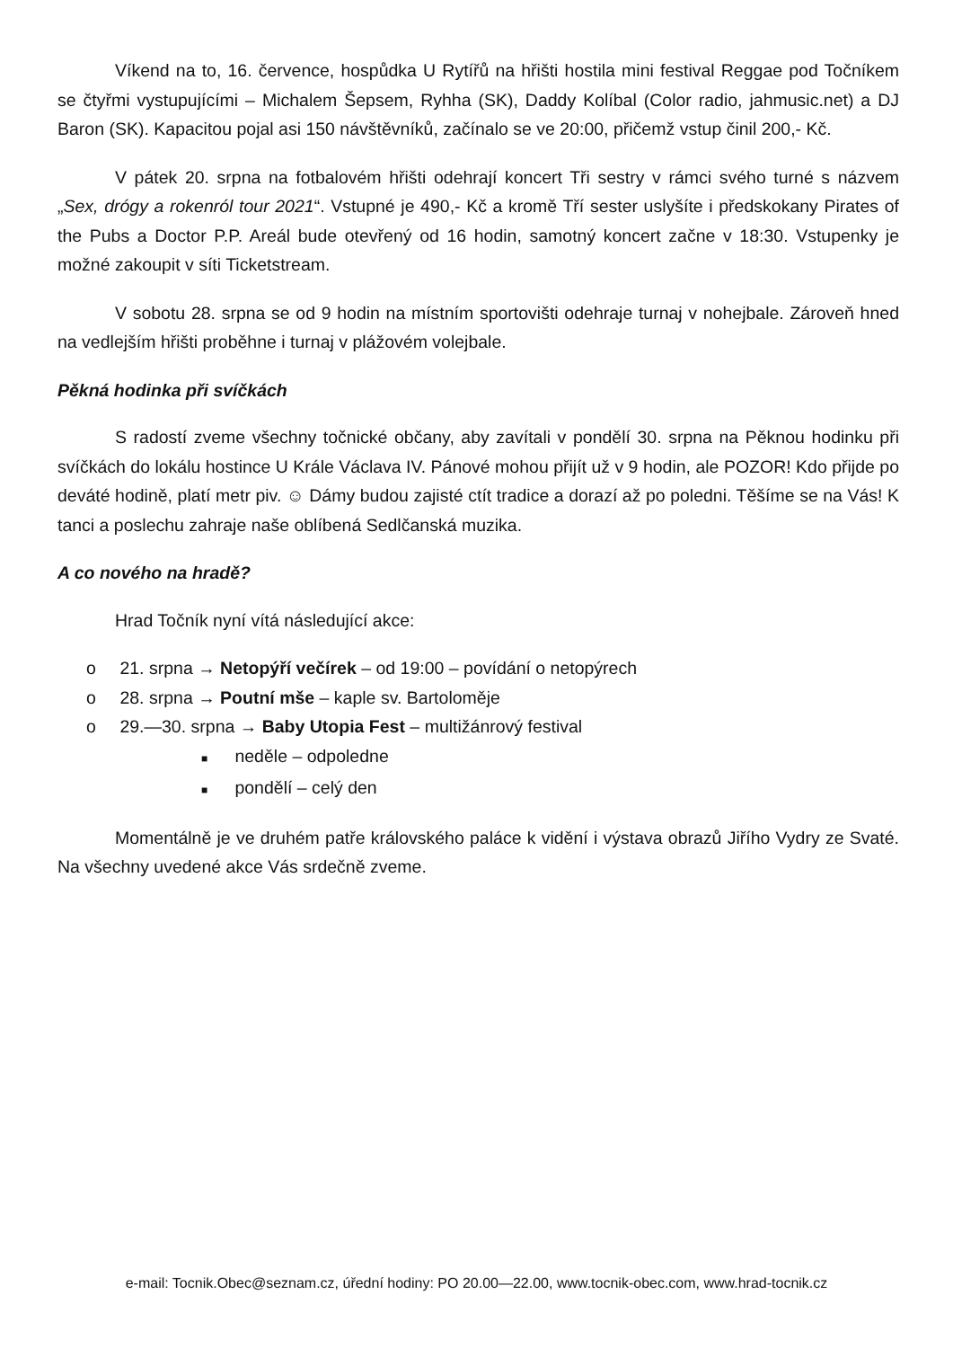Víkend na to, 16. července, hospůdka U Rytířů na hřišti hostila mini festival Reggae pod Točníkem se čtyřmi vystupujícími – Michalem Šepsem, Ryhha (SK), Daddy Kolíbal (Color radio, jahmusic.net) a DJ Baron (SK). Kapacitou pojal asi 150 návštěvníků, začínalo se ve 20:00, přičemž vstup činil 200,- Kč.
V pátek 20. srpna na fotbalovém hřišti odehrají koncert Tři sestry v rámci svého turné s názvem „Sex, drógy a rokenról tour 2021“. Vstupné je 490,- Kč a kromě Tří sester uslyšíte i předskokany Pirates of the Pubs a Doctor P.P. Areál bude otevřený od 16 hodin, samotný koncert začne v 18:30. Vstupenky je možné zakoupit v síti Ticketstream.
V sobotu 28. srpna se od 9 hodin na místním sportovišti odehraje turnaj v nohejbale. Zároveň hned na vedlejším hřišti proběhne i turnaj v plážovém volejbale.
Pěkná hodinka při svíčkách
S radostí zveme všechny točnické občany, aby zavítali v pondělí 30. srpna na Pěknou hodinku při svíčkách do lokálu hostince U Krále Václava IV. Pánové mohou přijít už v 9 hodin, ale POZOR! Kdo přijde po deváté hodině, platí metr piv. ☺ Dámy budou zajisté ctít tradice a dorazí až po poledni. Těšíme se na Vás! K tanci a poslechu zahraje naše oblíbená Sedlčanská muzika.
A co nového na hradě?
Hrad Točník nyní vítá následující akce:
o 21. srpna → Netopýří večírek – od 19:00 – povídání o netopýrech
o 28. srpna → Poutní mše – kaple sv. Bartoloměje
o 29.—30. srpna → Baby Utopia Fest – multižánrový festival
■ neděle – odpoledne
■ pondělí – celý den
Momentálně je ve druhém patře královského paláce k vidění i výstava obrazů Jiřího Vydry ze Svaté. Na všechny uvedené akce Vás srdečně zveme.
e-mail: Tocnik.Obec@seznam.cz, úřední hodiny: PO 20.00—22.00, www.tocnik-obec.com, www.hrad-tocnik.cz